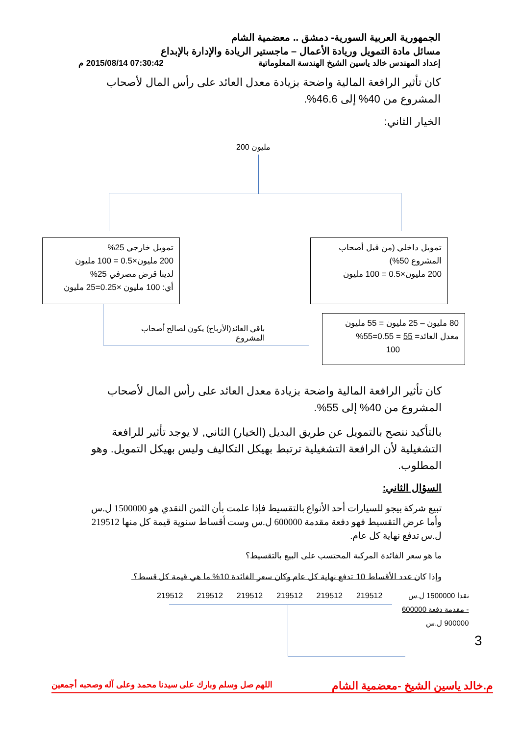الجمهورية العربية السورية- دمشق .. معضمية الشام
مسائل مادة التمويل وريادة الأعمال – ماجستير الريادة والإدارة بالإبداع
إعداد المهندس خالد ياسين الشيخ الهندسة المعلوماتية 07:30:42 2015/08/14 م
كان تأثير الرافعة المالية واضحة بزيادة معدل العائد على رأس المال لأصحاب المشروع من 40% إلى 46.6%.
الخيار الثاني:
200 مليون
تمويل خارجي 25%
200 مليون×0.5 = 100 مليون
لدينا قرض مصرفي 25%
أي: 100 مليون ×0.25=25 مليون
تمويل داخلي (من قبل أصحاب المشروع 50%)
200 مليون×0.5 = 100 مليون
80 مليون – 25 مليون = 55 مليون
معدل العائد= 55 = 0.55=55%
100
باقي العائد(الأرباح) يكون لصالح أصحاب المشروع
كان تأثير الرافعة المالية واضحة بزيادة معدل العائد على رأس المال لأصحاب المشروع من 40% إلى 55%.
بالتأكيد ننصح بالتمويل عن طريق البديل (الخيار) الثاني, لا يوجد تأثير للرافعة التشغيلية لأن الرافعة التشغيلية ترتبط بهيكل التكاليف وليس بهيكل التمويل. وهو المطلوب.
السؤال الثاني:
تبيع شركة بيجو للسيارات أحد الأنواع بالتقسيط فإذا علمت بأن الثمن النقدي هو 1500000 ل.س وأما عرض التقسيط فهو دفعة مقدمة 600000 ل.س وست أقساط سنوية قيمة كل منها 219512 ل.س تدفع نهاية كل عام.
ما هو سعر الفائدة المركبة المحتسب على البيع بالتقسيط؟
وإذا كان عدد الأقساط 10 تدفع نهاية كل عام وكان سعر الفائدة 10% ما هي قيمة كل قسط؟
219512 219512 219512 219512 219512 219512
نقدا 1500000 ل.س
- مقدمة دفعة 600000
900000 ل.س
3
م.خالد ياسين الشيخ -معضمية الشام اللهم صل وسلم وبارك على سيدنا محمد وعلى آله وصحبه أجمعين